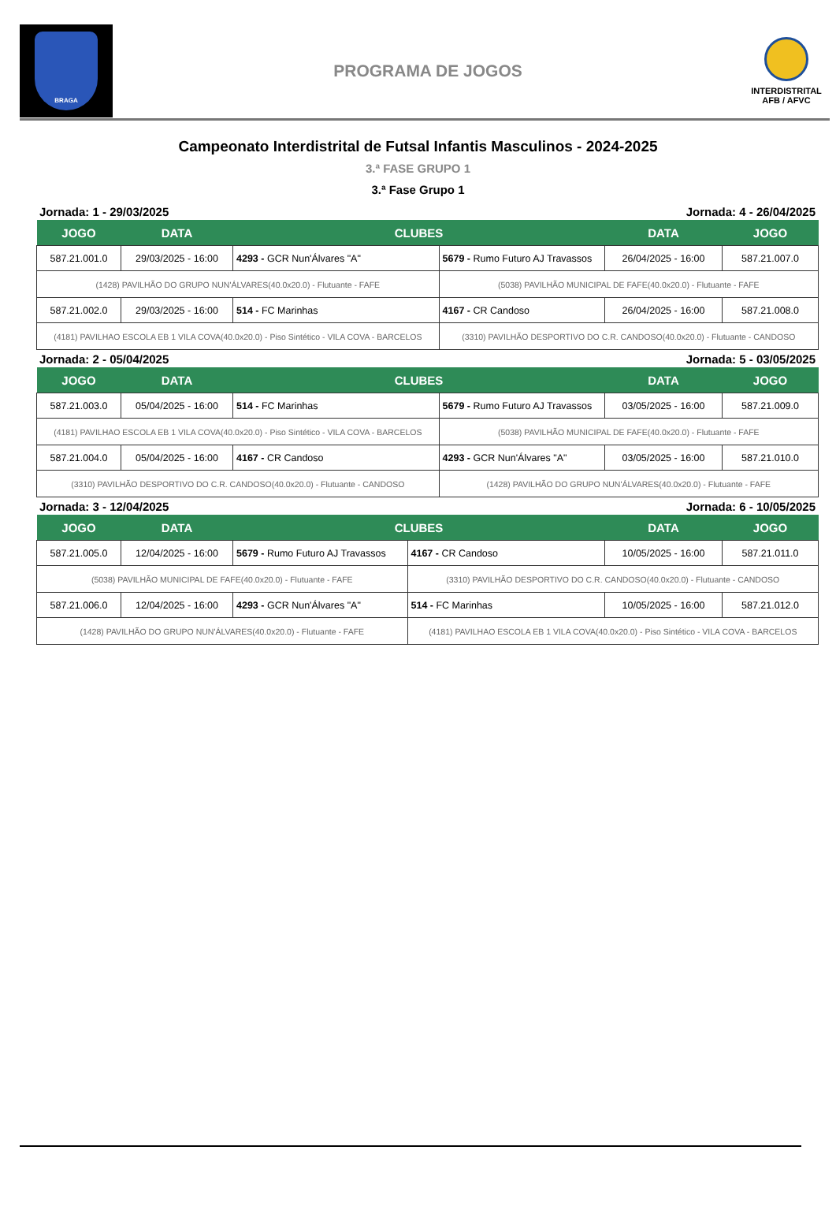BRAGA
PROGRAMA DE JOGOS
INTERDISTRITAL
AFB / AFVC
Campeonato Interdistrital de Futsal Infantis Masculinos - 2024-2025
3.ª FASE GRUPO 1
3.ª Fase Grupo 1
Jornada: 1 - 29/03/2025 Jornada: 4 - 26/04/2025
| JOGO | DATA | CLUBES | | DATA | JOGO |
| --- | --- | --- | --- | --- | --- |
| 587.21.001.0 | 29/03/2025 - 16:00 | 4293 - GCR Nun'Álvares "A" | 5679 - Rumo Futuro AJ Travassos | 26/04/2025 - 16:00 | 587.21.007.0 |
| (1428) PAVILHÃO DO GRUPO NUN'ÁLVARES(40.0x20.0) - Flutuante - FAFE | | | (5038) PAVILHÃO MUNICIPAL DE FAFE(40.0x20.0) - Flutuante - FAFE | | |
| 587.21.002.0 | 29/03/2025 - 16:00 | 514 - FC Marinhas | 4167 - CR Candoso | 26/04/2025 - 16:00 | 587.21.008.0 |
| (4181) PAVILHAO ESCOLA EB 1 VILA COVA(40.0x20.0) - Piso Sintético - VILA COVA - BARCELOS | | | (3310) PAVILHÃO DESPORTIVO DO C.R. CANDOSO(40.0x20.0) - Flutuante - CANDOSO | | |
Jornada: 2 - 05/04/2025 Jornada: 5 - 03/05/2025
| JOGO | DATA | CLUBES | | DATA | JOGO |
| --- | --- | --- | --- | --- | --- |
| 587.21.003.0 | 05/04/2025 - 16:00 | 514 - FC Marinhas | 5679 - Rumo Futuro AJ Travassos | 03/05/2025 - 16:00 | 587.21.009.0 |
| (4181) PAVILHAO ESCOLA EB 1 VILA COVA(40.0x20.0) - Piso Sintético - VILA COVA - BARCELOS | | | (5038) PAVILHÃO MUNICIPAL DE FAFE(40.0x20.0) - Flutuante - FAFE | | |
| 587.21.004.0 | 05/04/2025 - 16:00 | 4167 - CR Candoso | 4293 - GCR Nun'Álvares "A" | 03/05/2025 - 16:00 | 587.21.010.0 |
| (3310) PAVILHÃO DESPORTIVO DO C.R. CANDOSO(40.0x20.0) - Flutuante - CANDOSO | | | (1428) PAVILHÃO DO GRUPO NUN'ÁLVARES(40.0x20.0) - Flutuante - FAFE | | |
Jornada: 3 - 12/04/2025 Jornada: 6 - 10/05/2025
| JOGO | DATA | CLUBES | | DATA | JOGO |
| --- | --- | --- | --- | --- | --- |
| 587.21.005.0 | 12/04/2025 - 16:00 | 5679 - Rumo Futuro AJ Travassos | 4167 - CR Candoso | 10/05/2025 - 16:00 | 587.21.011.0 |
| (5038) PAVILHÃO MUNICIPAL DE FAFE(40.0x20.0) - Flutuante - FAFE | | | (3310) PAVILHÃO DESPORTIVO DO C.R. CANDOSO(40.0x20.0) - Flutuante - CANDOSO | | |
| 587.21.006.0 | 12/04/2025 - 16:00 | 4293 - GCR Nun'Álvares "A" | 514 - FC Marinhas | 10/05/2025 - 16:00 | 587.21.012.0 |
| (1428) PAVILHÃO DO GRUPO NUN'ÁLVARES(40.0x20.0) - Flutuante - FAFE | | | (4181) PAVILHAO ESCOLA EB 1 VILA COVA(40.0x20.0) - Piso Sintético - VILA COVA - BARCELOS | | |